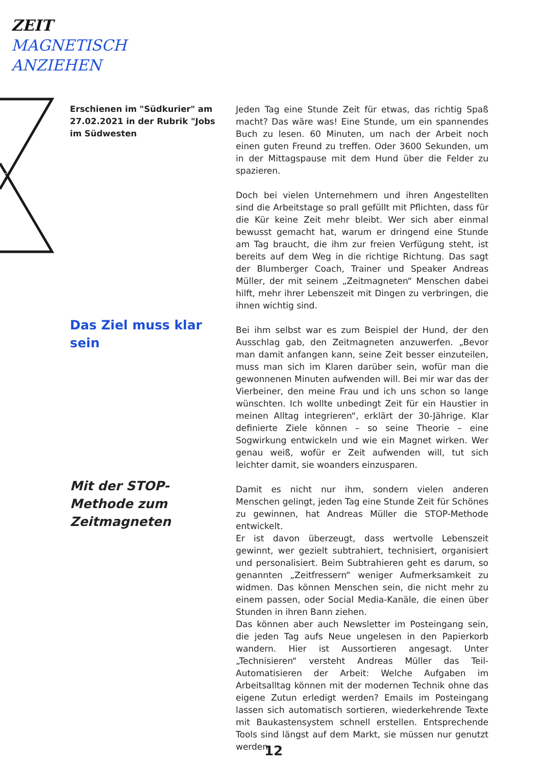ZEIT
MAGNETISCH
ANZIEHEN
Erschienen im "Südkurier" am 27.02.2021 in der Rubrik "Jobs im Südwesten
Das Ziel muss klar sein
Mit der STOP-Methode zum Zeitmagneten
Jeden Tag eine Stunde Zeit für etwas, das richtig Spaß macht? Das wäre was! Eine Stunde, um ein spannendes Buch zu lesen. 60 Minuten, um nach der Arbeit noch einen guten Freund zu treffen. Oder 3600 Sekunden, um in der Mittagspause mit dem Hund über die Felder zu spazieren.
Doch bei vielen Unternehmern und ihren Angestellten sind die Arbeitstage so prall gefüllt mit Pflichten, dass für die Kür keine Zeit mehr bleibt. Wer sich aber einmal bewusst gemacht hat, warum er dringend eine Stunde am Tag braucht, die ihm zur freien Verfügung steht, ist bereits auf dem Weg in die richtige Richtung. Das sagt der Blumberger Coach, Trainer und Speaker Andreas Müller, der mit seinem „Zeitmagneten“ Menschen dabei hilft, mehr ihrer Lebenszeit mit Dingen zu verbringen, die ihnen wichtig sind.
Bei ihm selbst war es zum Beispiel der Hund, der den Ausschlag gab, den Zeitmagneten anzuwerfen. „Bevor man damit anfangen kann, seine Zeit besser einzuteilen, muss man sich im Klaren darüber sein, wofür man die gewonnenen Minuten aufwenden will. Bei mir war das der Vierbeiner, den meine Frau und ich uns schon so lange wünschten. Ich wollte unbedingt Zeit für ein Haustier in meinen Alltag integrieren“, erklärt der 30-Jährige. Klar definierte Ziele können – so seine Theorie – eine Sogwirkung entwickeln und wie ein Magnet wirken. Wer genau weiß, wofür er Zeit aufwenden will, tut sich leichter damit, sie woanders einzusparen.
Damit es nicht nur ihm, sondern vielen anderen Menschen gelingt, jeden Tag eine Stunde Zeit für Schönes zu gewinnen, hat Andreas Müller die STOP-Methode entwickelt.
Er ist davon überzeugt, dass wertvolle Lebenszeit gewinnt, wer gezielt subtrahiert, technisiert, organisiert und personalisiert. Beim Subtrahieren geht es darum, so genannten „Zeitfressern“ weniger Aufmerksamkeit zu widmen. Das können Menschen sein, die nicht mehr zu einem passen, oder Social Media-Kanäle, die einen über Stunden in ihren Bann ziehen.
Das können aber auch Newsletter im Posteingang sein, die jeden Tag aufs Neue ungelesen in den Papierkorb wandern. Hier ist Aussortieren angesagt. Unter „Technisieren“ versteht Andreas Müller das Teil-Automatisieren der Arbeit: Welche Aufgaben im Arbeitsalltag können mit der modernen Technik ohne das eigene Zutun erledigt werden? Emails im Posteingang lassen sich automatisch sortieren, wiederkehrende Texte mit Baukastensystem schnell erstellen. Entsprechende Tools sind längst auf dem Markt, sie müssen nur genutzt werden.
12